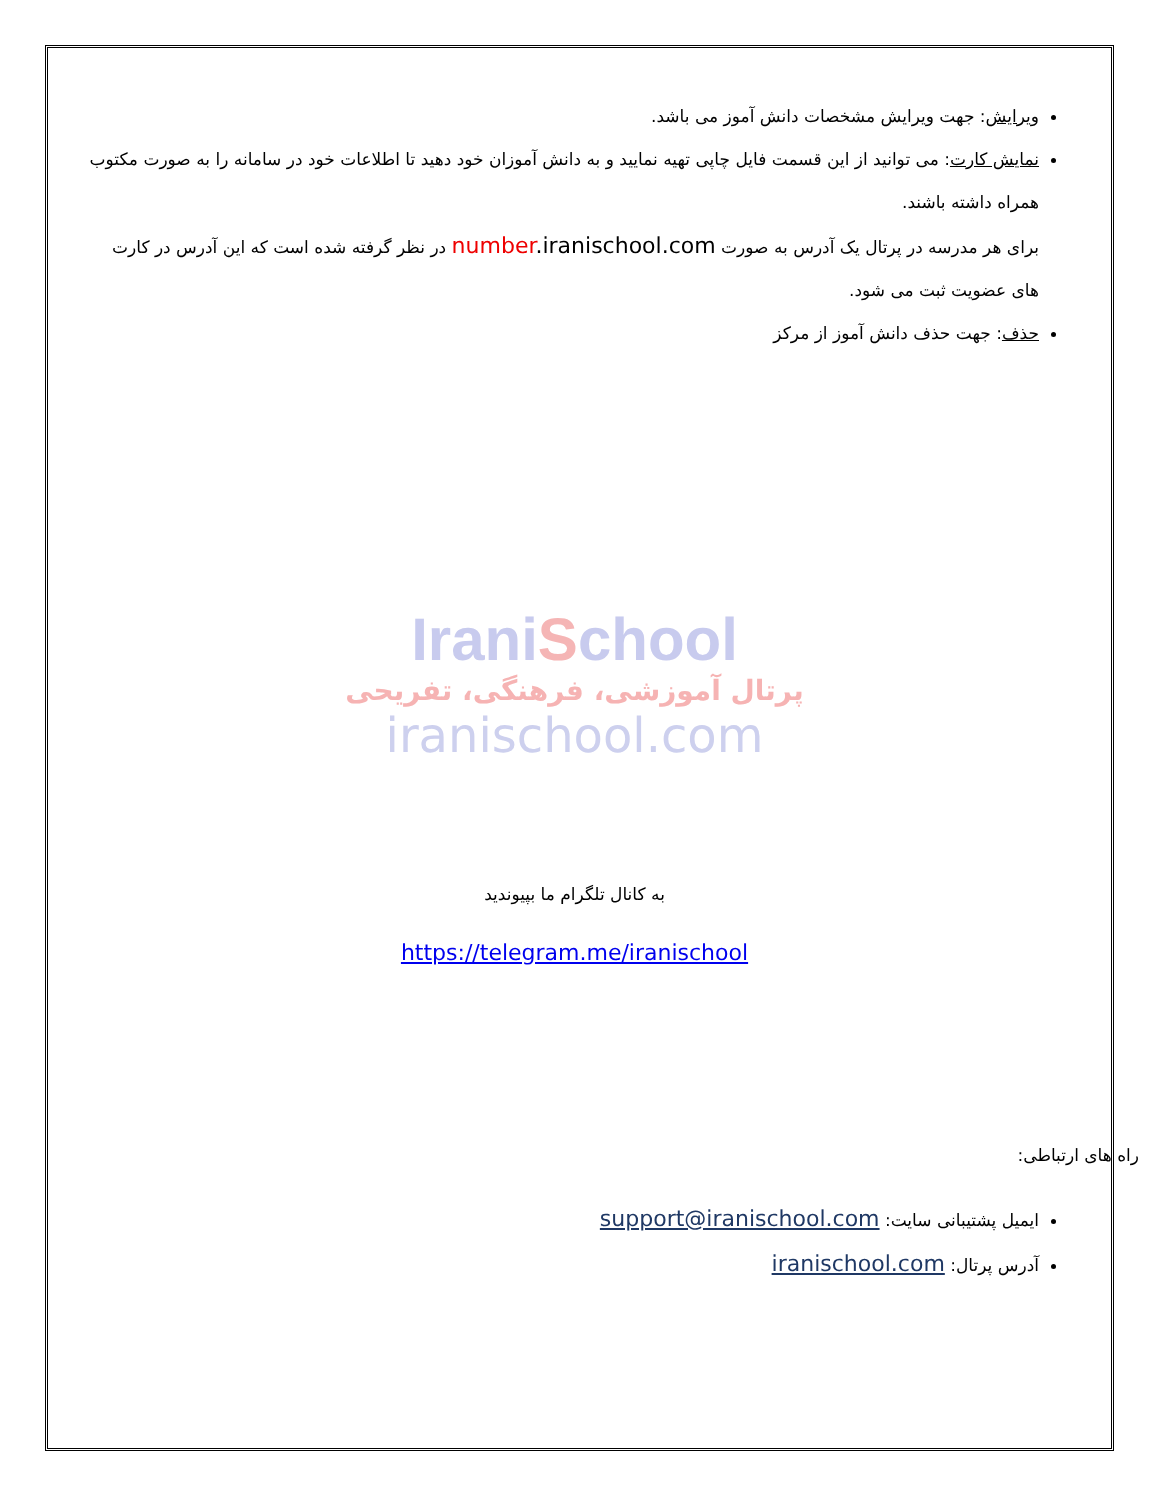ویرایش: جهت ویرایش مشخصات دانش آموز می باشد.
نمایش کارت: می توانید از این قسمت فایل چاپی تهیه نمایید و به دانش آموزان خود دهید تا اطلاعات خود در سامانه را به صورت مکتوب همراه داشته باشند.
برای هر مدرسه در پرتال یک آدرس به صورت number.iranischool.com در نظر گرفته شده است که این آدرس در کارت های عضویت ثبت می شود.
حذف: جهت حذف دانش آموز از مرکز
IraniSchool
پرتال آموزشی، فرهنگی، تفریحی
iranischool.com
به کانال تلگرام ما بپیوندید
https://telegram.me/iranischool
راه های ارتباطی:
ایمیل پشتیبانی سایت: support@iranischool.com
آدرس پرتال: iranischool.com